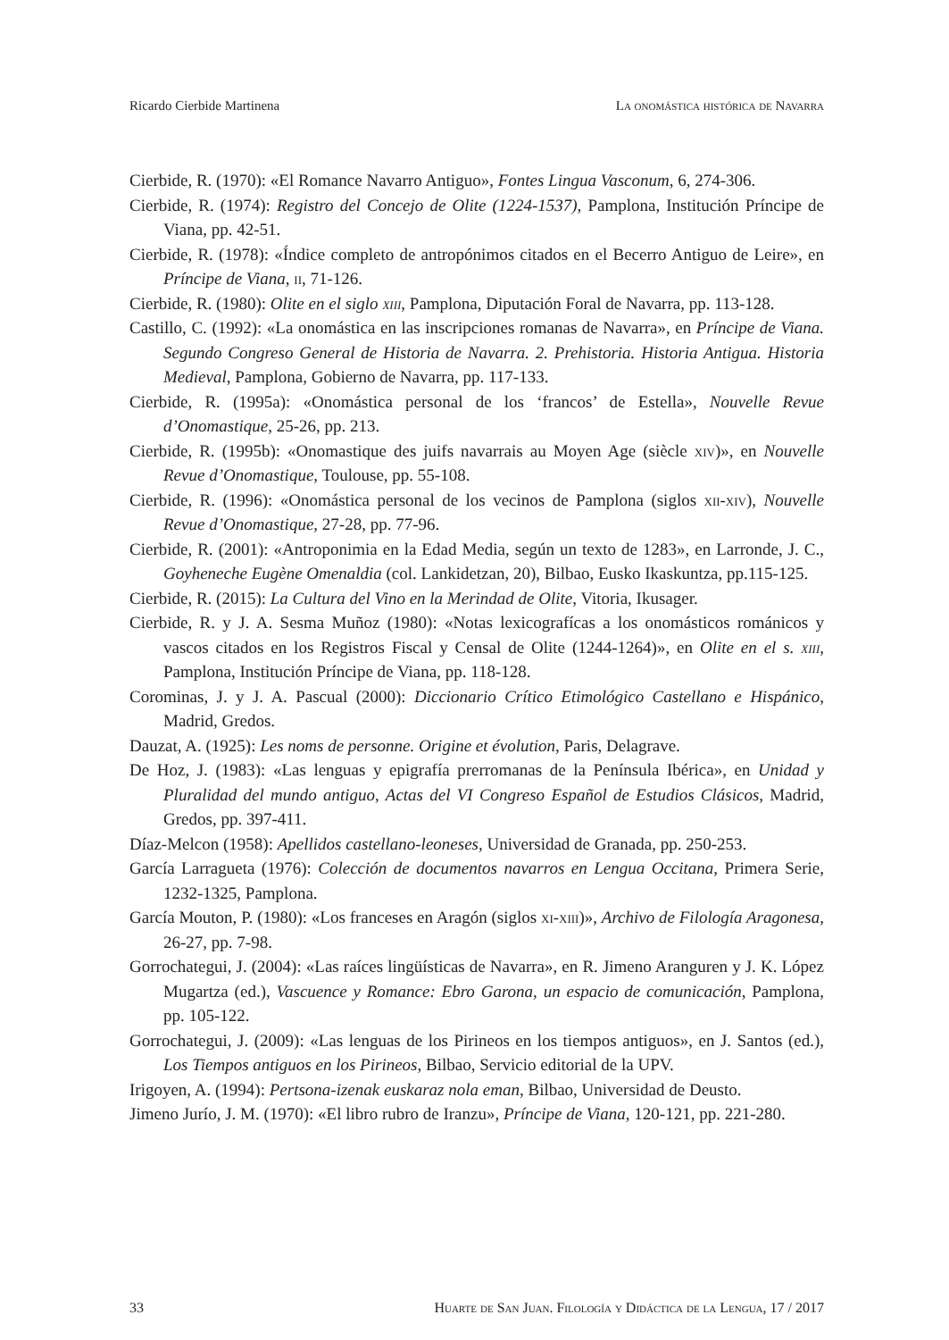Ricardo Cierbide Martinena La onomástica histórica de Navarra
Cierbide, R. (1970): «El Romance Navarro Antiguo», Fontes Lingua Vasconum, 6, 274-306.
Cierbide, R. (1974): Registro del Concejo de Olite (1224-1537), Pamplona, Institución Príncipe de Viana, pp. 42-51.
Cierbide, R. (1978): «Índice completo de antropónimos citados en el Becerro Antiguo de Leire», en Príncipe de Viana, ii, 71-126.
Cierbide, R. (1980): Olite en el siglo xiii, Pamplona, Diputación Foral de Navarra, pp. 113-128.
Castillo, C. (1992): «La onomástica en las inscripciones romanas de Navarra», en Príncipe de Viana. Segundo Congreso General de Historia de Navarra. 2. Prehistoria. Historia Antigua. Historia Medieval, Pamplona, Gobierno de Navarra, pp. 117-133.
Cierbide, R. (1995a): «Onomástica personal de los ‘francos’ de Estella», Nouvelle Revue d’Onomastique, 25-26, pp. 213.
Cierbide, R. (1995b): «Onomastique des juifs navarrais au Moyen Age (siècle xiv)», en Nouvelle Revue d’Onomastique, Toulouse, pp. 55-108.
Cierbide, R. (1996): «Onomástica personal de los vecinos de Pamplona (siglos xii-xiv), Nouvelle Revue d’Onomastique, 27-28, pp. 77-96.
Cierbide, R. (2001): «Antroponimia en la Edad Media, según un texto de 1283», en Larronde, J. C., Goyheneche Eugène Omenaldia (col. Lankidetzan, 20), Bilbao, Eusko Ikaskuntza, pp.115-125.
Cierbide, R. (2015): La Cultura del Vino en la Merindad de Olite, Vitoria, Ikusager.
Cierbide, R. y J. A. Sesma Muñoz (1980): «Notas lexicografícas a los onomásticos románicos y vascos citados en los Registros Fiscal y Censal de Olite (1244-1264)», en Olite en el s. xiii, Pamplona, Institución Príncipe de Viana, pp. 118-128.
Corominas, J. y J. A. Pascual (2000): Diccionario Crítico Etimológico Castellano e Hispánico, Madrid, Gredos.
Dauzat, A. (1925): Les noms de personne. Origine et évolution, Paris, Delagrave.
De Hoz, J. (1983): «Las lenguas y epigrafía prerromanas de la Península Ibérica», en Unidad y Pluralidad del mundo antiguo, Actas del VI Congreso Español de Estudios Clásicos, Madrid, Gredos, pp. 397-411.
Díaz-Melcon (1958): Apellidos castellano-leoneses, Universidad de Granada, pp. 250-253.
García Larragueta (1976): Colección de documentos navarros en Lengua Occitana, Primera Serie, 1232-1325, Pamplona.
García Mouton, P. (1980): «Los franceses en Aragón (siglos xi-xiii)», Archivo de Filología Aragonesa, 26-27, pp. 7-98.
Gorrochategui, J. (2004): «Las raíces lingüísticas de Navarra», en R. Jimeno Aranguren y J. K. López Mugartza (ed.), Vascuence y Romance: Ebro Garona, un espacio de comunicación, Pamplona, pp. 105-122.
Gorrochategui, J. (2009): «Las lenguas de los Pirineos en los tiempos antiguos», en J. Santos (ed.), Los Tiempos antiguos en los Pirineos, Bilbao, Servicio editorial de la UPV.
Irigoyen, A. (1994): Pertsona-izenak euskaraz nola eman, Bilbao, Universidad de Deusto.
Jimeno Jurío, J. M. (1970): «El libro rubro de Iranzu», Príncipe de Viana, 120-121, pp. 221-280.
33 Huarte de San Juan. Filología y Didáctica de la Lengua, 17 / 2017